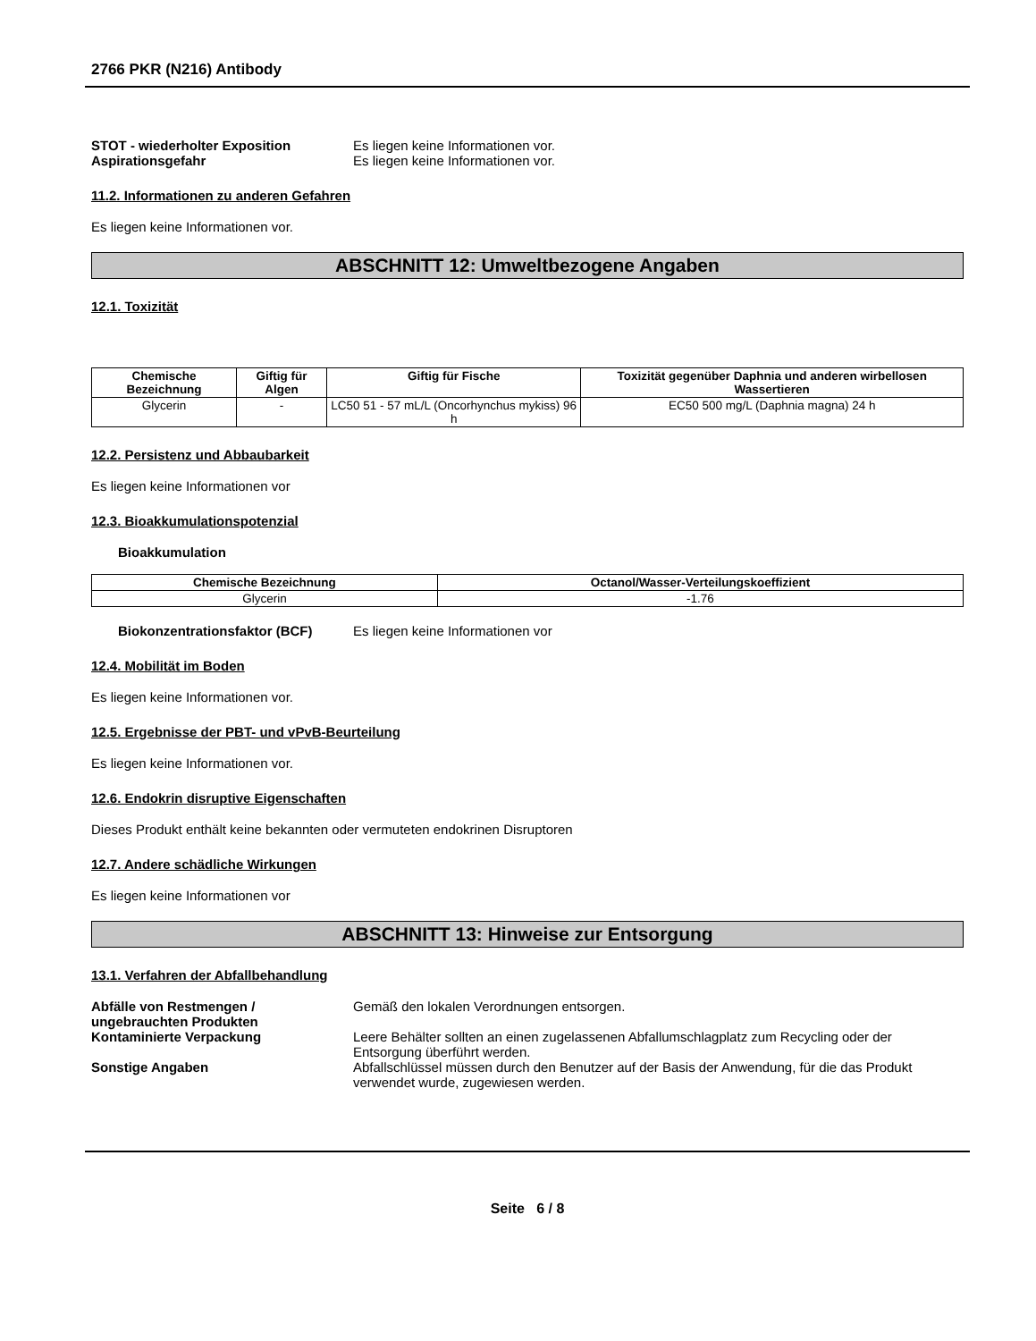2766 PKR (N216) Antibody
STOT - wiederholter Exposition Es liegen keine Informationen vor.
Aspirationsgefahr Es liegen keine Informationen vor.
11.2. Informationen zu anderen Gefahren
Es liegen keine Informationen vor.
ABSCHNITT 12: Umweltbezogene Angaben
12.1. Toxizität
| Chemische Bezeichnung | Giftig für Algen | Giftig für Fische | Toxizität gegenüber Daphnia und anderen wirbellosen Wassertieren |
| --- | --- | --- | --- |
| Glycerin | - | LC50 51 - 57 mL/L (Oncorhynchus mykiss) 96 h | EC50 500 mg/L (Daphnia magna) 24 h |
12.2. Persistenz und Abbaubarkeit
Es liegen keine Informationen vor
12.3. Bioakkumulationspotenzial
Bioakkumulation
| Chemische Bezeichnung | Octanol/Wasser-Verteilungskoeffizient |
| --- | --- |
| Glycerin | -1.76 |
Biokonzentrationsfaktor (BCF) Es liegen keine Informationen vor
12.4. Mobilität im Boden
Es liegen keine Informationen vor.
12.5. Ergebnisse der PBT- und vPvB-Beurteilung
Es liegen keine Informationen vor.
12.6. Endokrin disruptive Eigenschaften
Dieses Produkt enthält keine bekannten oder vermuteten endokrinen Disruptoren
12.7. Andere schädliche Wirkungen
Es liegen keine Informationen vor
ABSCHNITT 13: Hinweise zur Entsorgung
13.1. Verfahren der Abfallbehandlung
Abfälle von Restmengen / ungebrauchten Produkten
Gemäß den lokalen Verordnungen entsorgen.
Kontaminierte Verpackung Leere Behälter sollten an einen zugelassenen Abfallumschlagplatz zum Recycling oder der Entsorgung überführt werden.
Sonstige Angaben Abfallschlüssel müssen durch den Benutzer auf der Basis der Anwendung, für die das Produkt verwendet wurde, zugewiesen werden.
Seite 6 / 8